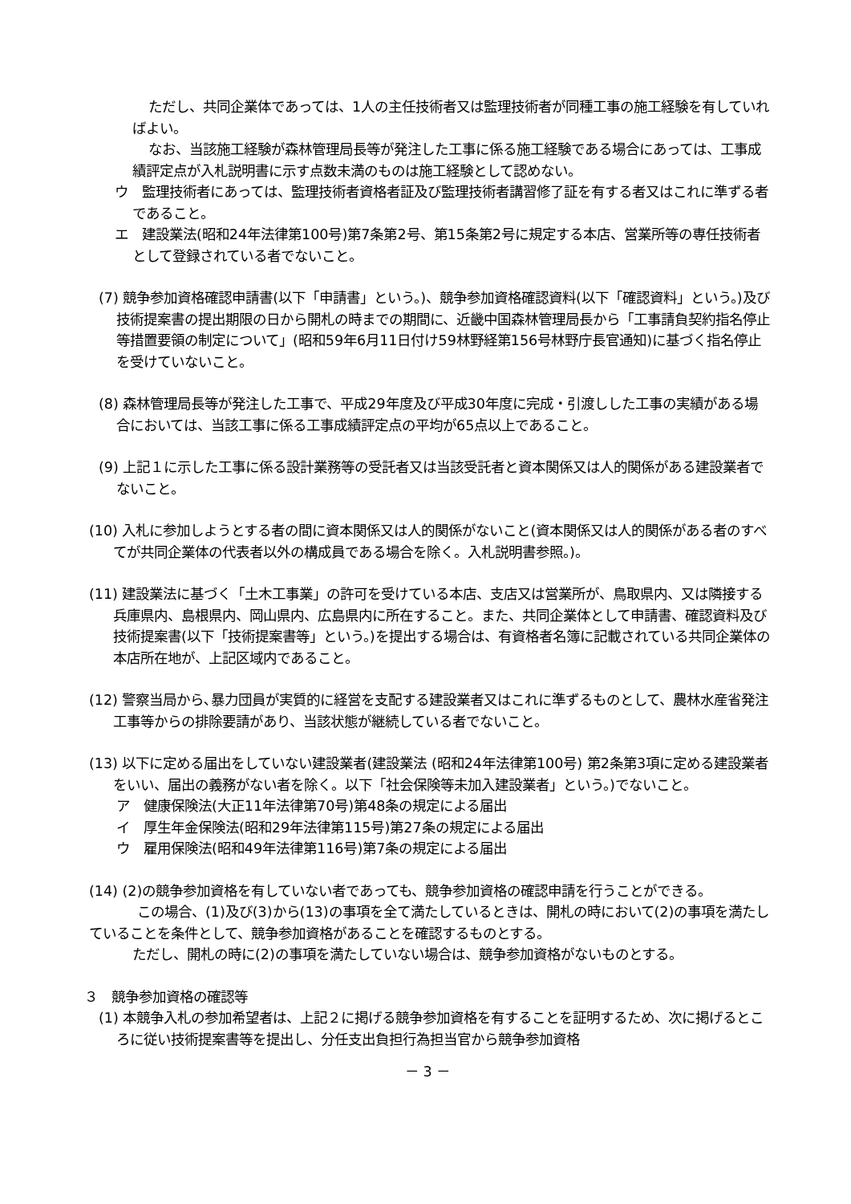ただし、共同企業体であっては、1人の主任技術者又は監理技術者が同種工事の施工経験を有していればよい。
なお、当該施工経験が森林管理局長等が発注した工事に係る施工経験である場合にあっては、工事成績評定点が入札説明書に示す点数未満のものは施工経験として認めない。
ウ　監理技術者にあっては、監理技術者資格者証及び監理技術者講習修了証を有する者又はこれに準ずる者であること。
エ　建設業法(昭和24年法律第100号)第7条第2号、第15条第2号に規定する本店、営業所等の専任技術者として登録されている者でないこと。
(7) 競争参加資格確認申請書(以下「申請書」という。)、競争参加資格確認資料(以下「確認資料」という。)及び技術提案書の提出期限の日から開札の時までの期間に、近畿中国森林管理局長から「工事請負契約指名停止等措置要領の制定について」(昭和59年6月11日付け59林野経第156号林野庁長官通知)に基づく指名停止を受けていないこと。
(8) 森林管理局長等が発注した工事で、平成29年度及び平成30年度に完成・引渡しした工事の実績がある場合においては、当該工事に係る工事成績評定点の平均が65点以上であること。
(9) 上記１に示した工事に係る設計業務等の受託者又は当該受託者と資本関係又は人的関係がある建設業者でないこと。
(10) 入札に参加しようとする者の間に資本関係又は人的関係がないこと(資本関係又は人的関係がある者のすべてが共同企業体の代表者以外の構成員である場合を除く。入札説明書参照。)。
(11) 建設業法に基づく「土木工事業」の許可を受けている本店、支店又は営業所が、鳥取県内、又は隣接する兵庫県内、島根県内、岡山県内、広島県内に所在すること。また、共同企業体として申請書、確認資料及び技術提案書(以下「技術提案書等」という。)を提出する場合は、有資格者名簿に記載されている共同企業体の本店所在地が、上記区域内であること。
(12) 警察当局から､暴力団員が実質的に経営を支配する建設業者又はこれに準ずるものとして、農林水産省発注工事等からの排除要請があり、当該状態が継続している者でないこと。
(13) 以下に定める届出をしていない建設業者(建設業法 (昭和24年法律第100号) 第2条第3項に定める建設業者をいい、届出の義務がない者を除く。以下「社会保険等未加入建設業者」という。)でないこと。
ア　健康保険法(大正11年法律第70号)第48条の規定による届出
イ　厚生年金保険法(昭和29年法律第115号)第27条の規定による届出
ウ　雇用保険法(昭和49年法律第116号)第7条の規定による届出
(14) (2)の競争参加資格を有していない者であっても、競争参加資格の確認申請を行うことができる。
この場合、(1)及び(3)から(13)の事項を全て満たしているときは、開札の時において(2)の事項を満たしていることを条件として、競争参加資格があることを確認するものとする。
ただし、開札の時に(2)の事項を満たしていない場合は、競争参加資格がないものとする。
３　競争参加資格の確認等
(1) 本競争入札の参加希望者は、上記２に掲げる競争参加資格を有することを証明するため、次に掲げるところに従い技術提案書等を提出し、分任支出負担行為担当官から競争参加資格
－ 3 －